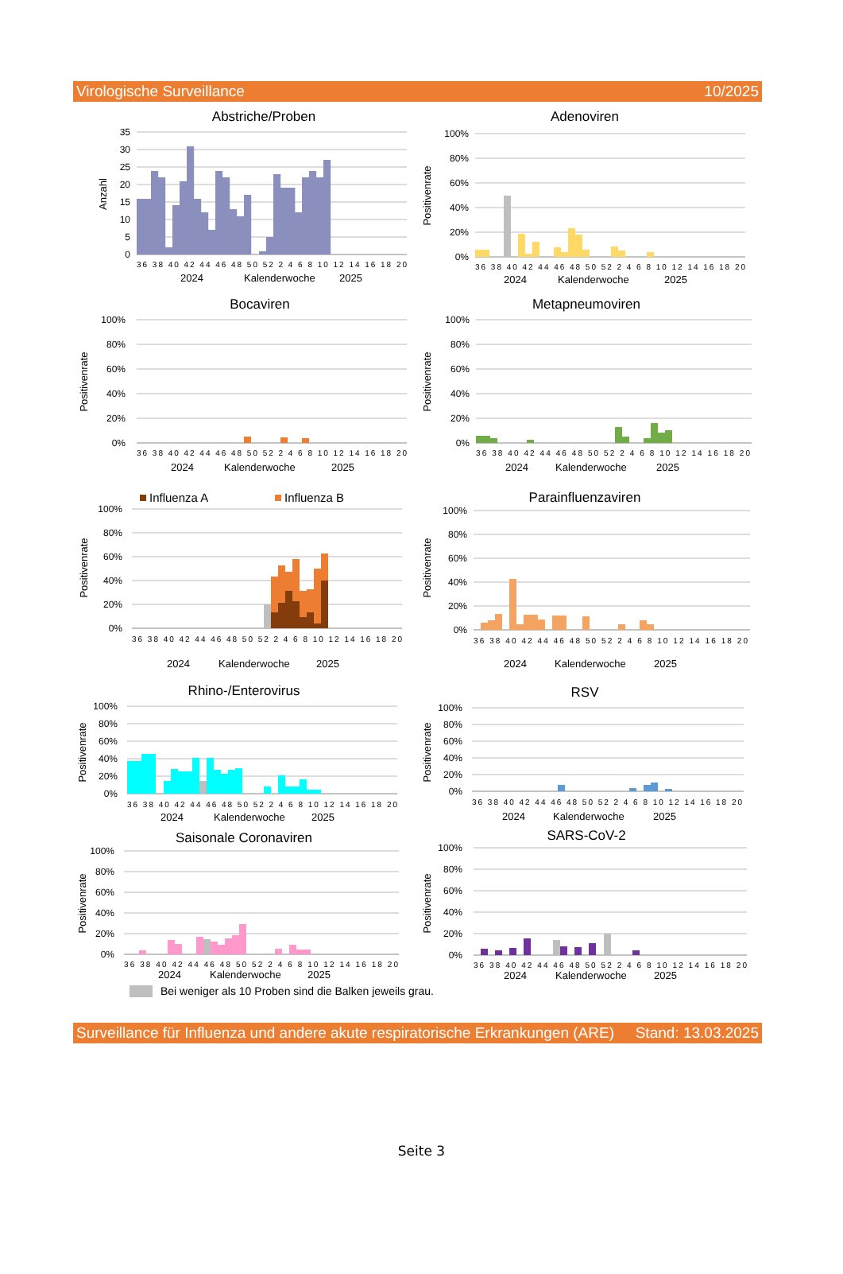Virologische Surveillance 10/2025
Abstriche/Proben
35
30
25
20
15
10
5
0
Anzahl
36 38 40 42 44 46 48 50 52 2 4 6 8 10 12 14 16 18 20
2024
Kalenderwoche
2025
Adenoviren
100%
80%
60%
40%
20%
0%
Positivenrate
36 38 40 42 44 46 48 50 52 2 4 6 8 10 12 14 16 18 20
2024
Kalenderwoche
2025
Bocaviren
100%
80%
60%
40%
20%
0%
Positivenrate
36 38 40 42 44 46 48 50 52 2 4 6 8 10 12 14 16 18 20
2024
Kalenderwoche
2025
Metapneumoviren
100%
80%
60%
40%
20%
0%
Positivenrate
36 38 40 42 44 46 48 50 52 2 4 6 8 10 12 14 16 18 20
2024
Kalenderwoche
2025
Influenza A
Influenza B
100%
80%
60%
40%
20%
0%
Positivenrate
36 38 40 42 44 46 48 50 52 2 4 6 8 10 12 14 16 18 20
2024
Kalenderwoche
2025
Parainfluenzaviren
100%
80%
60%
40%
20%
0%
Positivenrate
36 38 40 42 44 46 48 50 52 2 4 6 8 10 12 14 16 18 20
2024
Kalenderwoche
2025
Rhino-/Enterovirus
100%
80%
60%
40%
20%
0%
Positivenrate
36 38 40 42 44 46 48 50 52 2 4 6 8 10 12 14 16 18 20
2024
Kalenderwoche
2025
RSV
100%
80%
60%
40%
20%
0%
Positivenrate
36 38 40 42 44 46 48 50 52 2 4 6 8 10 12 14 16 18 20
2024
Kalenderwoche
2025
Saisonale Coronaviren
100%
80%
60%
40%
20%
0%
Positivenrate
36 38 40 42 44 46 48 50 52 2 4 6 8 10 12 14 16 18 20
2024
Kalenderwoche
2025
SARS-CoV-2
100%
80%
60%
40%
20%
0%
Positivenrate
36 38 40 42 44 46 48 50 52 2 4 6 8 10 12 14 16 18 20
2024
Kalenderwoche
2025
Bei weniger als 10 Proben sind die Balken jeweils grau.
Surveillance für Influenza und andere akute respiratorische Erkrankungen (ARE) Stand: 13.03.2025
Seite 3